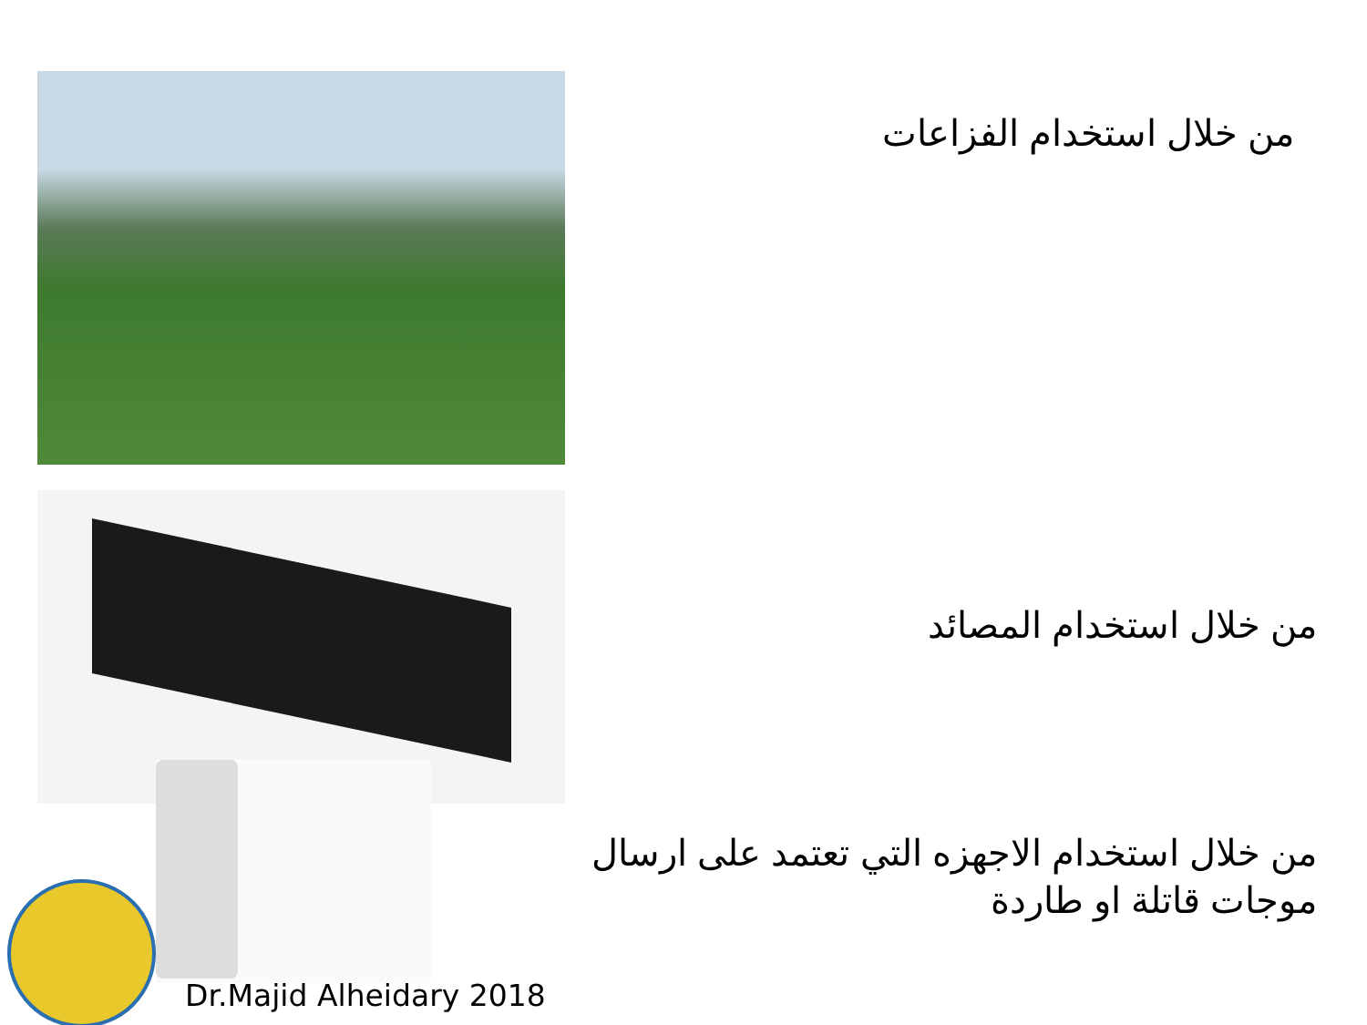من خلال استخدام الفزاعات
من خلال استخدام المصائد
من خلال استخدام الاجهزه التي تعتمد على ارسال موجات قاتلة او طاردة
Dr.Majid Alheidary 2018